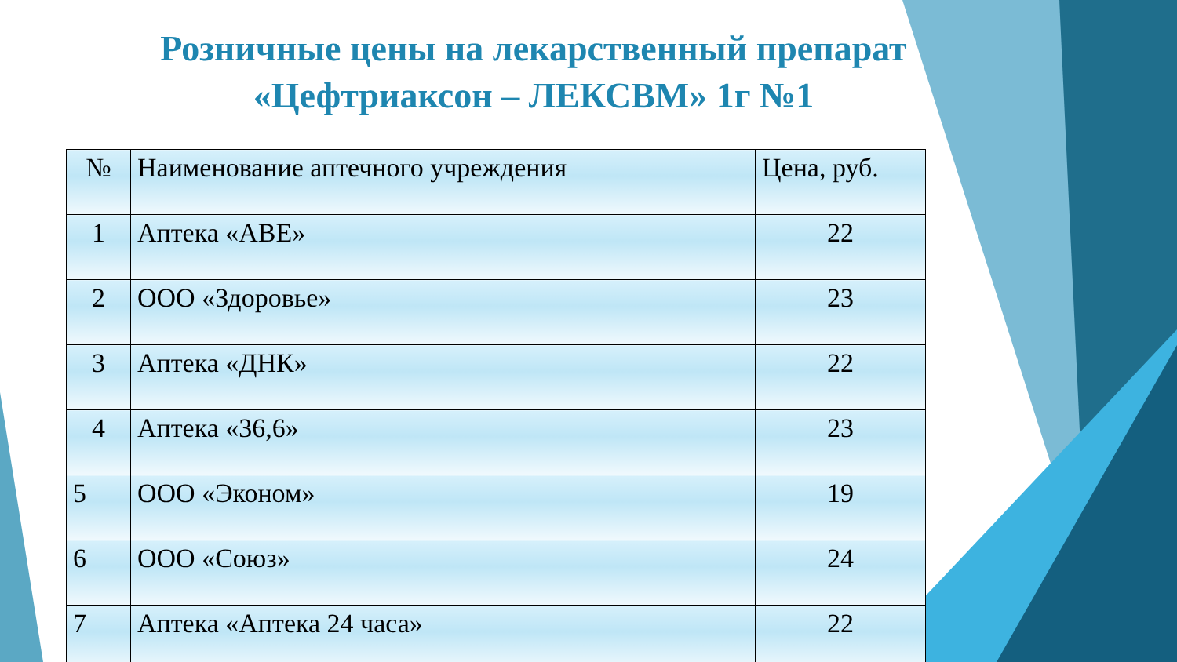Розничные цены на лекарственный препарат
«Цефтриаксон – ЛЕКСВМ» 1г №1
| № | Наименование аптечного учреждения | Цена, руб. |
| --- | --- | --- |
| 1 | Аптека «АВЕ» | 22 |
| 2 | ООО «Здоровье» | 23 |
| 3 | Аптека «ДНК» | 22 |
| 4 | Аптека «36,6» | 23 |
| 5 | ООО «Эконом» | 19 |
| 6 | ООО «Союз» | 24 |
| 7 | Аптека «Аптека 24 часа» | 22 |